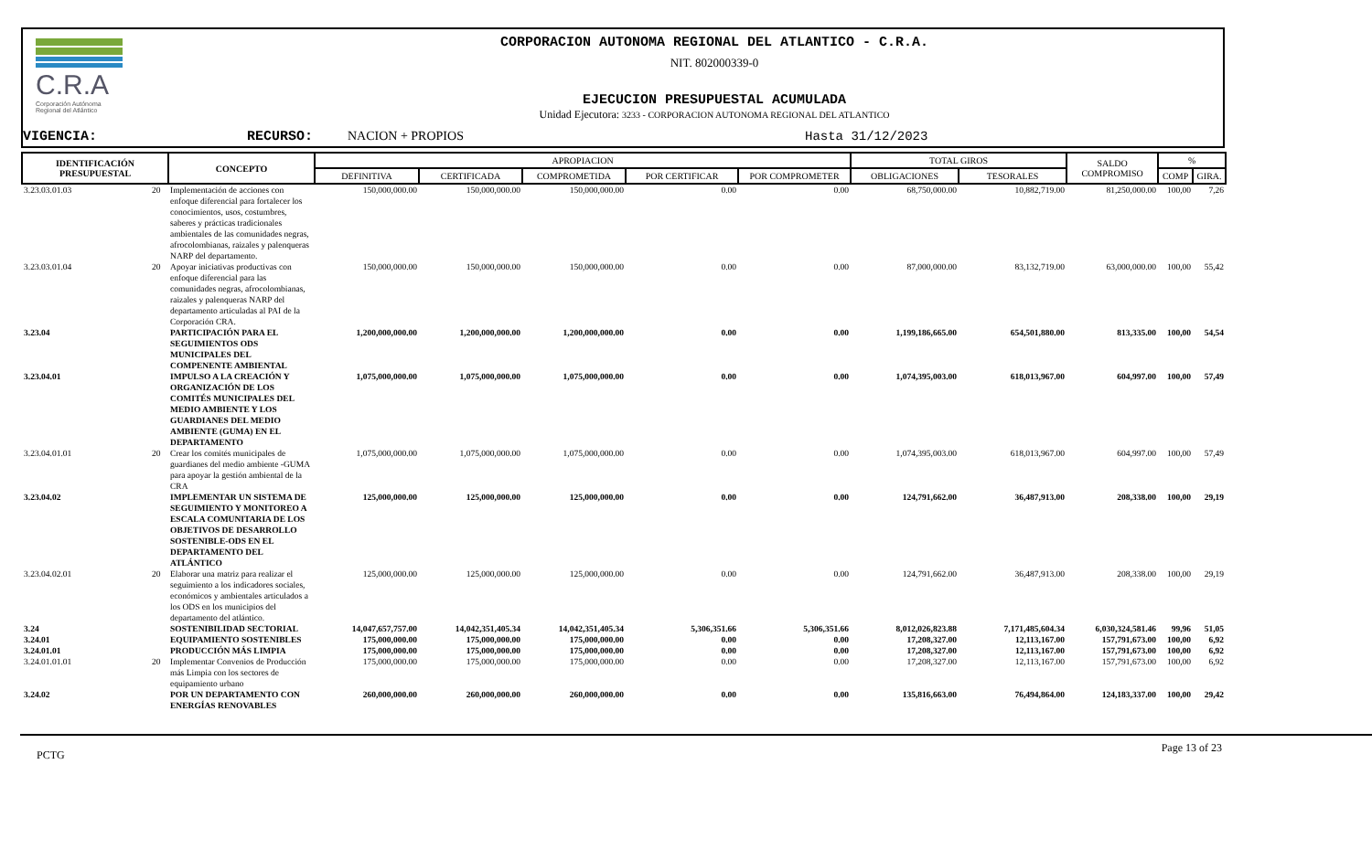C.R.A
Corporación Autónoma Regional del Atlántico
CORPORACION AUTONOMA REGIONAL DEL ATLANTICO - C.R.A.
NIT. 802000339-0
EJECUCION PRESUPUESTAL ACUMULADA
Unidad Ejecutora: 3233 - CORPORACION AUTONOMA REGIONAL DEL ATLANTICO
VIGENCIA: RECURSO: NACION + PROPIOS Hasta 31/12/2023
| IDENTIFICACIÓN PRESUPUESTAL | | CONCEPTO | APROPIACION | | | | | TOTAL GIROS | | SALDO COMPROMISO | % | |
| --- | --- | --- | --- | --- | --- | --- | --- | --- | --- | --- | --- | --- |
| | | | DEFINITIVA | CERTIFICADA | COMPROMETIDA | POR CERTIFICAR | POR COMPROMETER | OBLIGACIONES | TESORALES | | COMP | GIRA. |
| 3.23.03.01.03 | 20 | Implementación de acciones con enfoque diferencial para fortalecer los conocimientos, usos, costumbres, saberes y prácticas tradicionales ambientales de las comunidades negras, afrocolombianas, raizales y palenqueras NARP del departamento. | 150,000,000.00 | 150,000,000.00 | 150,000,000.00 | 0.00 | 0.00 | 68,750,000.00 | 10,882,719.00 | 81,250,000.00 | 100,00 | 7,26 |
| 3.23.03.01.04 | 20 | Apoyar iniciativas productivas con enfoque diferencial para las comunidades negras, afrocolombianas, raizales y palenqueras NARP del departamento articuladas al PAI de la Corporación CRA. | 150,000,000.00 | 150,000,000.00 | 150,000,000.00 | 0.00 | 0.00 | 87,000,000.00 | 83,132,719.00 | 63,000,000.00 | 100,00 | 55,42 |
| 3.23.04 | | PARTICIPACIÓN PARA EL SEGUIMIENTOS ODS MUNICIPALES DEL COMPENENTE AMBIENTAL | 1,200,000,000.00 | 1,200,000,000.00 | 1,200,000,000.00 | 0.00 | 0.00 | 1,199,186,665.00 | 654,501,880.00 | 813,335.00 | 100,00 | 54,54 |
| 3.23.04.01 | | IMPULSO A LA CREACIÓN Y ORGANIZACIÓN DE LOS COMITÉS MUNICIPALES DEL MEDIO AMBIENTE Y LOS GUARDIANES DEL MEDIO AMBIENTE (GUMA) EN EL DEPARTAMENTO | 1,075,000,000.00 | 1,075,000,000.00 | 1,075,000,000.00 | 0.00 | 0.00 | 1,074,395,003.00 | 618,013,967.00 | 604,997.00 | 100,00 | 57,49 |
| 3.23.04.01.01 | 20 | Crear los comités municipales de guardianes del medio ambiente -GUMA para apoyar la gestión ambiental de la CRA | 1,075,000,000.00 | 1,075,000,000.00 | 1,075,000,000.00 | 0.00 | 0.00 | 1,074,395,003.00 | 618,013,967.00 | 604,997.00 | 100,00 | 57,49 |
| 3.23.04.02 | | IMPLEMENTAR UN SISTEMA DE SEGUIMIENTO Y MONITOREO A ESCALA COMUNITARIA DE LOS OBJETIVOS DE DESARROLLO SOSTENIBLE-ODS EN EL DEPARTAMENTO DEL ATLÁNTICO | 125,000,000.00 | 125,000,000.00 | 125,000,000.00 | 0.00 | 0.00 | 124,791,662.00 | 36,487,913.00 | 208,338.00 | 100,00 | 29,19 |
| 3.23.04.02.01 | 20 | Elaborar una matriz para realizar el seguimiento a los indicadores sociales, económicos y ambientales articulados a los ODS en los municipios del departamento del atlántico. | 125,000,000.00 | 125,000,000.00 | 125,000,000.00 | 0.00 | 0.00 | 124,791,662.00 | 36,487,913.00 | 208,338.00 | 100,00 | 29,19 |
| 3.24 | | SOSTENIBILIDAD SECTORIAL | 14,047,657,757.00 | 14,042,351,405.34 | 14,042,351,405.34 | 5,306,351.66 | 5,306,351.66 | 8,012,026,823.88 | 7,171,485,604.34 | 6,030,324,581.46 | 99,96 | 51,05 |
| 3.24.01 | | EQUIPAMIENTO SOSTENIBLES | 175,000,000.00 | 175,000,000.00 | 175,000,000.00 | 0.00 | 0.00 | 17,208,327.00 | 12,113,167.00 | 157,791,673.00 | 100,00 | 6,92 |
| 3.24.01.01 | | PRODUCCIÓN MÁS LIMPIA | 175,000,000.00 | 175,000,000.00 | 175,000,000.00 | 0.00 | 0.00 | 17,208,327.00 | 12,113,167.00 | 157,791,673.00 | 100,00 | 6,92 |
| 3.24.01.01.01 | 20 | Implementar Convenios de Producción más Limpia con los sectores de equipamiento urbano | 175,000,000.00 | 175,000,000.00 | 175,000,000.00 | 0.00 | 0.00 | 17,208,327.00 | 12,113,167.00 | 157,791,673.00 | 100,00 | 6,92 |
| 3.24.02 | | POR UN DEPARTAMENTO CON ENERGÍAS RENOVABLES | 260,000,000.00 | 260,000,000.00 | 260,000,000.00 | 0.00 | 0.00 | 135,816,663.00 | 76,494,864.00 | 124,183,337.00 | 100,00 | 29,42 |
PCTG Page 13 of 23